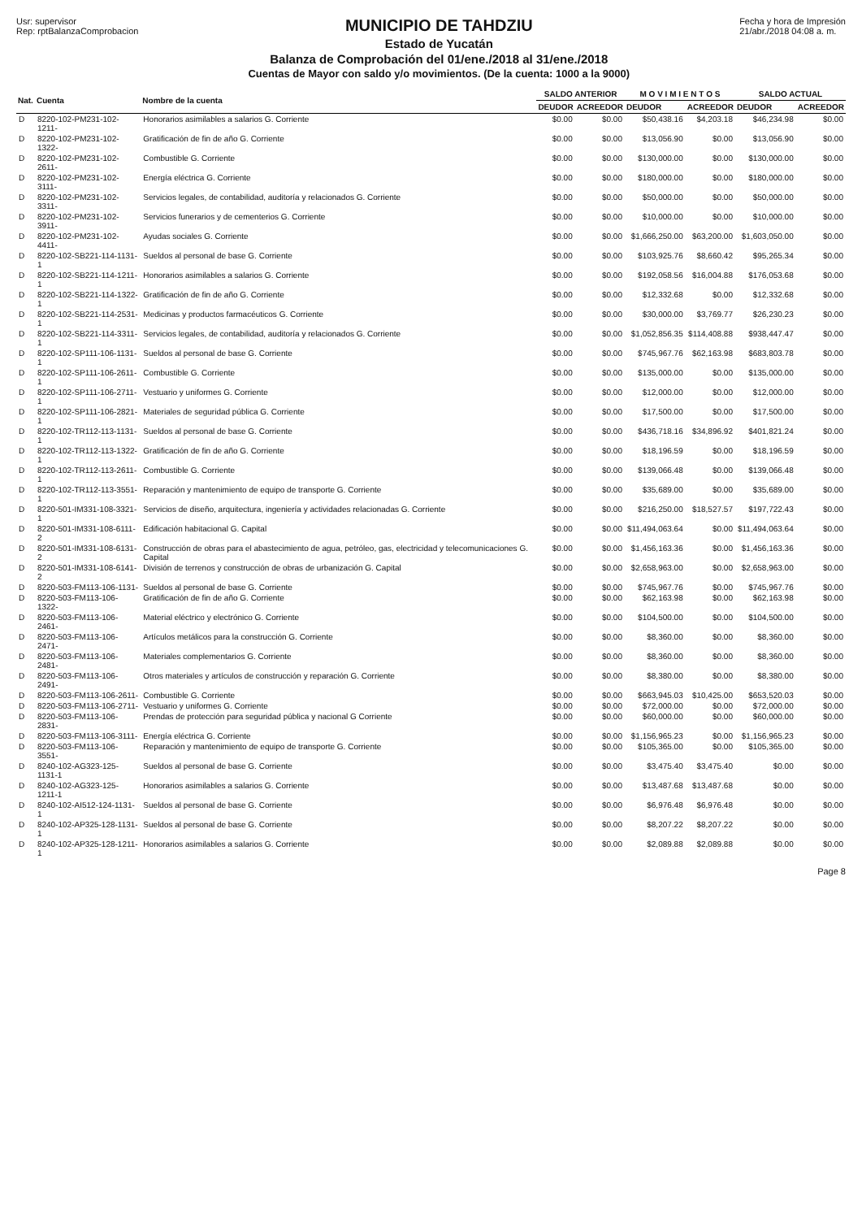Usr: supervisor
Rep: rptBalanzaComprobacion
MUNICIPIO DE TAHDZIU
Estado de Yucatán
Balanza de Comprobación del 01/ene./2018 al 31/ene./2018
Cuentas de Mayor con saldo y/o movimientos. (De la cuenta: 1000 a la 9000)
Fecha y hora de Impresión
21/abr./2018 04:08 a. m.
| Nat. | Cuenta | Nombre de la cuenta | SALDO ANTERIOR | | M O V I M I E N T O S | | SALDO ACTUAL | |
| --- | --- | --- | --- | --- | --- | --- | --- | --- |
| | | | DEUDOR | ACREEDOR | DEUDOR | ACREEDOR | DEUDOR | ACREEDOR |
| D | 8220-102-PM231-102-1211- | Honorarios asimilables a salarios G. Corriente | $0.00 | $0.00 | $50,438.16 | $4,203.18 | $46,234.98 | $0.00 |
| D | 8220-102-PM231-102-1322- | Gratificación de fin de año G. Corriente | $0.00 | $0.00 | $13,056.90 | $0.00 | $13,056.90 | $0.00 |
| D | 8220-102-PM231-102-2611- | Combustible G. Corriente | $0.00 | $0.00 | $130,000.00 | $0.00 | $130,000.00 | $0.00 |
| D | 8220-102-PM231-102-3111- | Energía eléctrica G. Corriente | $0.00 | $0.00 | $180,000.00 | $0.00 | $180,000.00 | $0.00 |
| D | 8220-102-PM231-102-3311- | Servicios legales, de contabilidad, auditoría y relacionados G. Corriente | $0.00 | $0.00 | $50,000.00 | $0.00 | $50,000.00 | $0.00 |
| D | 8220-102-PM231-102-3911- | Servicios funerarios y de cementerios G. Corriente | $0.00 | $0.00 | $10,000.00 | $0.00 | $10,000.00 | $0.00 |
| D | 8220-102-PM231-102-4411- | Ayudas sociales G. Corriente | $0.00 | $0.00 | $1,666,250.00 | $63,200.00 | $1,603,050.00 | $0.00 |
| D | 8220-102-SB221-114-1131-1 | Sueldos al personal de base G. Corriente | $0.00 | $0.00 | $103,925.76 | $8,660.42 | $95,265.34 | $0.00 |
| D | 8220-102-SB221-114-1211-1 | Honorarios asimilables a salarios G. Corriente | $0.00 | $0.00 | $192,058.56 | $16,004.88 | $176,053.68 | $0.00 |
| D | 8220-102-SB221-114-1322-1 | Gratificación de fin de año G. Corriente | $0.00 | $0.00 | $12,332.68 | $0.00 | $12,332.68 | $0.00 |
| D | 8220-102-SB221-114-2531-1 | Medicinas y productos farmacéuticos G. Corriente | $0.00 | $0.00 | $30,000.00 | $3,769.77 | $26,230.23 | $0.00 |
| D | 8220-102-SB221-114-3311-1 | Servicios legales, de contabilidad, auditoría y relacionados G. Corriente | $0.00 | $0.00 | $1,052,856.35 | $114,408.88 | $938,447.47 | $0.00 |
| D | 8220-102-SP111-106-1131-1 | Sueldos al personal de base G. Corriente | $0.00 | $0.00 | $745,967.76 | $62,163.98 | $683,803.78 | $0.00 |
| D | 8220-102-SP111-106-2611-1 | Combustible G. Corriente | $0.00 | $0.00 | $135,000.00 | $0.00 | $135,000.00 | $0.00 |
| D | 8220-102-SP111-106-2711-1 | Vestuario y uniformes G. Corriente | $0.00 | $0.00 | $12,000.00 | $0.00 | $12,000.00 | $0.00 |
| D | 8220-102-SP111-106-2821-1 | Materiales de seguridad pública G. Corriente | $0.00 | $0.00 | $17,500.00 | $0.00 | $17,500.00 | $0.00 |
| D | 8220-102-TR112-113-1131-1 | Sueldos al personal de base G. Corriente | $0.00 | $0.00 | $436,718.16 | $34,896.92 | $401,821.24 | $0.00 |
| D | 8220-102-TR112-113-1322-1 | Gratificación de fin de año G. Corriente | $0.00 | $0.00 | $18,196.59 | $0.00 | $18,196.59 | $0.00 |
| D | 8220-102-TR112-113-2611-1 | Combustible G. Corriente | $0.00 | $0.00 | $139,066.48 | $0.00 | $139,066.48 | $0.00 |
| D | 8220-102-TR112-113-3551-1 | Reparación y mantenimiento de equipo de transporte G. Corriente | $0.00 | $0.00 | $35,689.00 | $0.00 | $35,689.00 | $0.00 |
| D | 8220-501-IM331-108-3321-1 | Servicios de diseño, arquitectura, ingeniería y actividades relacionadas G. Corriente | $0.00 | $0.00 | $216,250.00 | $18,527.57 | $197,722.43 | $0.00 |
| D | 8220-501-IM331-108-6111-2 | Edificación habitacional G. Capital | $0.00 | $0.00 | $11,494,063.64 | $0.00 | $11,494,063.64 | $0.00 |
| D | 8220-501-IM331-108-6131-2 | Construcción de obras para el abastecimiento de agua, petróleo, gas, electricidad y telecomunicaciones G. Capital | $0.00 | $0.00 | $1,456,163.36 | $0.00 | $1,456,163.36 | $0.00 |
| D | 8220-501-IM331-108-6141-2 | División de terrenos y construcción de obras de urbanización G. Capital | $0.00 | $0.00 | $2,658,963.00 | $0.00 | $2,658,963.00 | $0.00 |
| D | 8220-503-FM113-106-1131- | Sueldos al personal de base G. Corriente | $0.00 | $0.00 | $745,967.76 | $0.00 | $745,967.76 | $0.00 |
| D | 8220-503-FM113-106-1322- | Gratificación de fin de año G. Corriente | $0.00 | $0.00 | $62,163.98 | $0.00 | $62,163.98 | $0.00 |
| D | 8220-503-FM113-106-2461- | Material eléctrico y electrónico G. Corriente | $0.00 | $0.00 | $104,500.00 | $0.00 | $104,500.00 | $0.00 |
| D | 8220-503-FM113-106-2471- | Artículos metálicos para la construcción G. Corriente | $0.00 | $0.00 | $8,360.00 | $0.00 | $8,360.00 | $0.00 |
| D | 8220-503-FM113-106-2481- | Materiales complementarios G. Corriente | $0.00 | $0.00 | $8,360.00 | $0.00 | $8,360.00 | $0.00 |
| D | 8220-503-FM113-106-2491- | Otros materiales y artículos de construcción y reparación G. Corriente | $0.00 | $0.00 | $8,380.00 | $0.00 | $8,380.00 | $0.00 |
| D | 8220-503-FM113-106-2611- | Combustible G. Corriente | $0.00 | $0.00 | $663,945.03 | $10,425.00 | $653,520.03 | $0.00 |
| D | 8220-503-FM113-106-2711- | Vestuario y uniformes G. Corriente | $0.00 | $0.00 | $72,000.00 | $0.00 | $72,000.00 | $0.00 |
| D | 8220-503-FM113-106-2831- | Prendas de protección para seguridad pública y nacional G Corriente | $0.00 | $0.00 | $60,000.00 | $0.00 | $60,000.00 | $0.00 |
| D | 8220-503-FM113-106-3111- | Energía eléctrica G. Corriente | $0.00 | $0.00 | $1,156,965.23 | $0.00 | $1,156,965.23 | $0.00 |
| D | 8220-503-FM113-106-3551- | Reparación y mantenimiento de equipo de transporte G. Corriente | $0.00 | $0.00 | $105,365.00 | $0.00 | $105,365.00 | $0.00 |
| D | 8240-102-AG323-125-1131-1 | Sueldos al personal de base G. Corriente | $0.00 | $0.00 | $3,475.40 | $3,475.40 | $0.00 | $0.00 |
| D | 8240-102-AG323-125-1211-1 | Honorarios asimilables a salarios G. Corriente | $0.00 | $0.00 | $13,487.68 | $13,487.68 | $0.00 | $0.00 |
| D | 8240-102-AI512-124-1131-1 | Sueldos al personal de base G. Corriente | $0.00 | $0.00 | $6,976.48 | $6,976.48 | $0.00 | $0.00 |
| D | 8240-102-AP325-128-1131-1 | Sueldos al personal de base G. Corriente | $0.00 | $0.00 | $8,207.22 | $8,207.22 | $0.00 | $0.00 |
| D | 8240-102-AP325-128-1211-1 | Honorarios asimilables a salarios G. Corriente | $0.00 | $0.00 | $2,089.88 | $2,089.88 | $0.00 | $0.00 |
Page 8